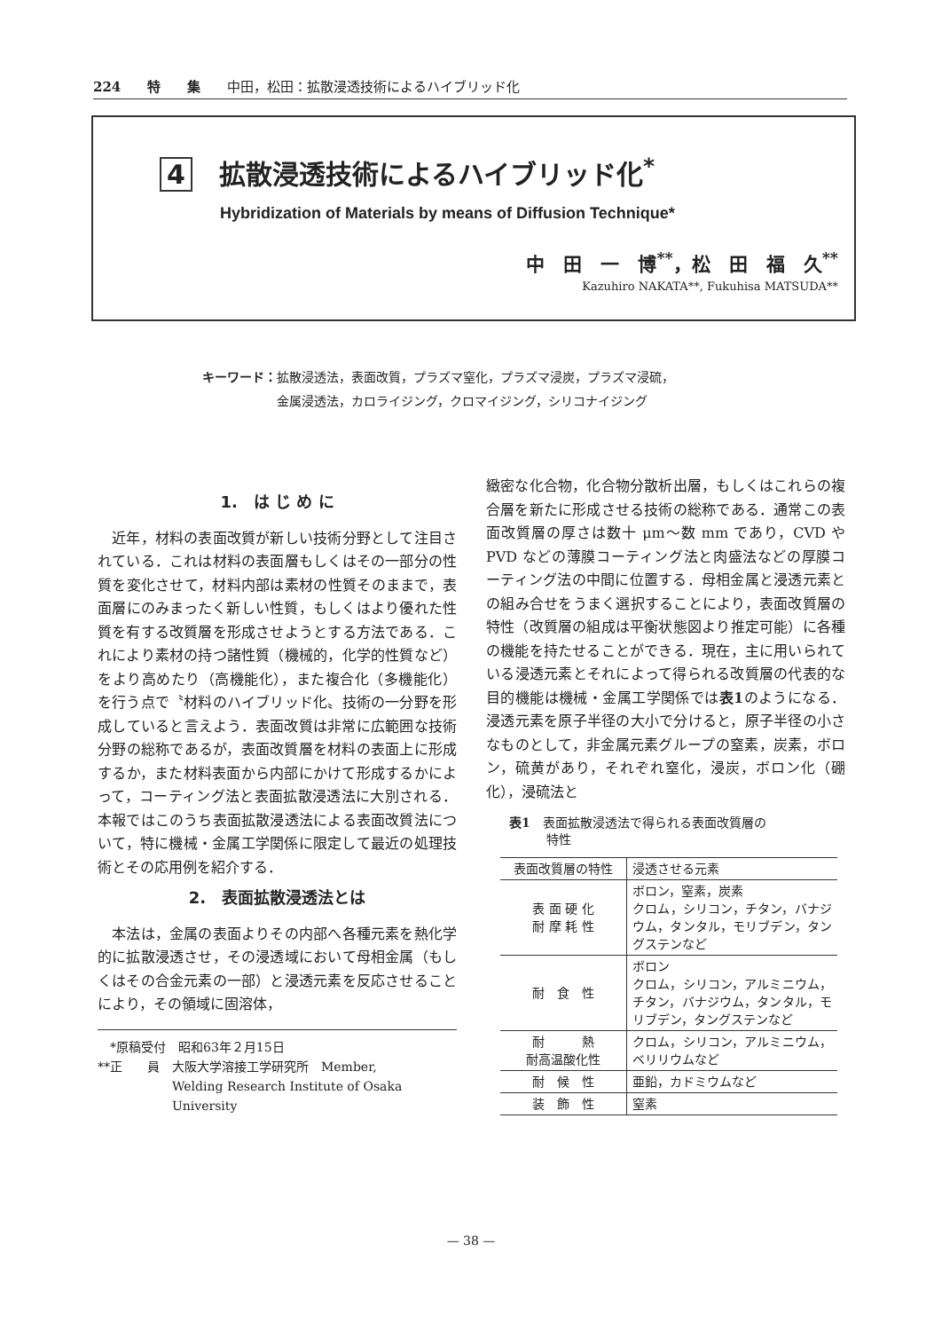224　　特　　集　　中田，松田：拡散浸透技術によるハイブリッド化
4 拡散浸透技術によるハイブリッド化<sup>*</sup>
Hybridization of Materials by means of Diffusion Technique*
中　田　一　博<sup>**</sup>，松　田　福　久<sup>**</sup>
Kazuhiro NAKATA**, Fukuhisa MATSUDA**
キーワード：拡散浸透法，表面改質，プラズマ窒化，プラズマ浸炭，プラズマ浸硫，
　　　　　　金属浸透法，カロライジング，クロマイジング，シリコナイジング
1.　は じ め に
　近年，材料の表面改質が新しい技術分野として注目されている．これは材料の表面層もしくはその一部分の性質を変化させて，材料内部は素材の性質そのままで，表面層にのみまったく新しい性質，もしくはより優れた性質を有する改質層を形成させようとする方法である．これにより素材の持つ諸性質（機械的，化学的性質など）をより高めたり（高機能化），また複合化（多機能化）を行う点で〝材料のハイブリッド化〟技術の一分野を形成していると言えよう．表面改質は非常に広範囲な技術分野の総称であるが，表面改質層を材料の表面上に形成するか，また材料表面から内部にかけて形成するかによって，コーティング法と表面拡散浸透法に大別される．本報ではこのうち表面拡散浸透法による表面改質法について，特に機械・金属工学関係に限定して最近の処理技術とその応用例を紹介する．
2.　表面拡散浸透法とは
　本法は，金属の表面よりその内部へ各種元素を熱化学的に拡散浸透させ，その浸透域において母相金属（もしくはその合金元素の一部）と浸透元素を反応させることにより，その領域に固溶体，
　*原稿受付　昭和63年２月15日
**正　　員　大阪大学溶接工学研究所　Member,
　　　　　　Welding Research Institute of Osaka
　　　　　　University
緻密な化合物，化合物分散析出層，もしくはこれらの複合層を新たに形成させる技術の総称である．通常この表面改質層の厚さは数十 μm～数 mm であり，CVD や PVD などの薄膜コーティング法と肉盛法などの厚膜コーティング法の中間に位置する．母相金属と浸透元素との組み合せをうまく選択することにより，表面改質層の特性（改質層の組成は平衡状態図より推定可能）に各種の機能を持たせることができる．現在，主に用いられている浸透元素とそれによって得られる改質層の代表的な目的機能は機械・金属工学関係では表1のようになる．浸透元素を原子半径の大小で分けると，原子半径の小さなものとして，非金属元素グループの窒素，炭素，ボロン，硫黄があり，それぞれ窒化，浸炭，ボロン化（硼化），浸硫法と
表1　表面拡散浸透法で得られる表面改質層の
　　　特性
| 表面改質層の特性 | 浸透させる元素 |
| --- | --- |
| 表 面 硬 化 耐 摩 耗 性 | ボロン，窒素，炭素 クロム，シリコン，チタン，バナジウム，タンタル，モリブデン，タングステンなど |
| 耐 食 性 | ボロン クロム，シリコン，アルミニウム，チタン，バナジウム，タンタル，モリブデン，タングステンなど |
| 耐 熱 耐高温酸化性 | クロム，シリコン，アルミニウム，ベリリウムなど |
| 耐 候 性 | 亜鉛，カドミウムなど |
| 装 飾 性 | 窒素 |
— 38 —